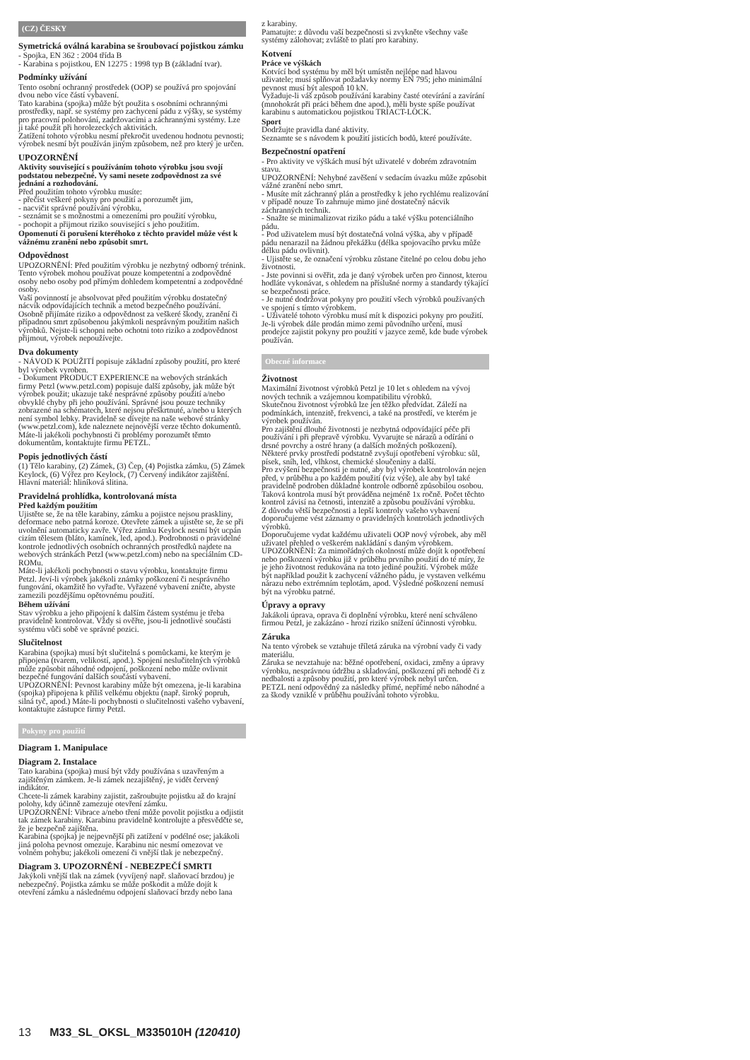(CZ) ČESKY
Symetrická oválná karabina se šroubovací pojistkou zámku
- Spojka, EN 362 : 2004 třída B
- Karabina s pojistkou, EN 12275 : 1998 typ B (základní tvar).
Podmínky užívání
Tento osobní ochranný prostředek (OOP) se používá pro spojování dvou nebo více částí vybavení.
Tato karabina (spojka) může být použita s osobními ochrannými prostředky, např. se systémy pro zachycení pádu z výšky, se systémy pro pracovní polohování, zadržovacími a záchrannými systémy. Lze ji také použít při horolezeckých aktivitách.
Zatížení tohoto výrobku nesmí překročit uvedenou hodnotu pevnosti; výrobek nesmí být používán jiným způsobem, než pro který je určen.
UPOZORNĚNÍ
Aktivity související s používáním tohoto výrobku jsou svojí podstatou nebezpečné. Vy sami nesete zodpovědnost za své jednání a rozhodování.
Před použitím tohoto výrobku musíte:
- přečíst veškeré pokyny pro použití a porozumět jim,
- nacvičit správné používání výrobku,
- seznámit se s možnostmi a omezeními pro použití výrobku,
- pochopit a přijmout riziko související s jeho použitím.
Opomenutí či porušení kteréhoko z těchto pravidel může vést k vážnému zranění nebo způsobit smrt.
Odpovědnost
UPOZORNĚNÍ: Před použitím výrobku je nezbytný odborný trénink. Tento výrobek mohou používat pouze kompetentní a zodpovědné osoby nebo osoby pod přímým dohledem kompetentní a zodpovědné osoby.
Vaší povinností je absolvovat před použitím výrobku dostatečný nácvik odpovídajících technik a metod bezpečného používání.
Osobně přijímáte riziko a odpovědnost za veškeré škody, zranění či případnou smrt způsobenou jakýmkoli nesprávným použitím našich výrobků. Nejste-li schopni nebo ochotni toto riziko a zodpovědnost přijmout, výrobek nepoužívejte.
Dva dokumenty
- NÁVOD K POUŽITÍ popisuje základní způsoby použití, pro které byl výrobek vyroben.
- Dokument PRODUCT EXPERIENCE na webových stránkách firmy Petzl (www.petzl.com) popisuje další způsoby, jak může být výrobek použit; ukazuje také nesprávné způsoby použití a/nebo obvyklé chyby při jeho používání. Správné jsou pouze techniky zobrazené na schématech, které nejsou přeškrtnuté, a/nebo u kterých není symbol lebky. Pravidelně se dívejte na naše webové stránky (www.petzl.com), kde naleznete nejnovější verze těchto dokumentů.
Máte-li jakékoli pochybnosti či problémy porozumět těmto dokumentům, kontaktujte firmu PETZL.
Popis jednotlivých částí
(1) Tělo karabiny, (2) Zámek, (3) Čep, (4) Pojistka zámku, (5) Zámek Keylock, (6) Výřez pro Keylock, (7) Červený indikátor zajištění.
Hlavní materiál: hliníková slitina.
Pravidelná prohlídka, kontrolovaná místa
Před každým použitím
Ujistěte se, že na těle karabiny, zámku a pojistce nejsou praskliny, deformace nebo patrná koroze. Otevřete zámek a ujistěte se, že se při uvolnění automaticky zavře. Výřez zámku Keylock nesmí být ucpán cizím tělesem (bláto, kamínek, led, apod.). Podrobnosti o pravidelné kontrole jednotlivých osobních ochranných prostředků najdete na webových stránkách Petzl (www.petzl.com) nebo na speciálním CD-ROMu.
Máte-li jakékoli pochybnosti o stavu výrobku, kontaktujte firmu Petzl. Jeví-li výrobek jakékoli známky poškození či nesprávného fungování, okamžitě ho vyřaďte. Vyřazené vybavení zničte, abyste zamezili pozdějšímu opětovnému použití.
Během užívání
Stav výrobku a jeho připojení k dalším částem systému je třeba pravidelně kontrolovat. Vždy si ověřte, jsou-li jednotlivé součásti systému vůči sobě ve správné pozici.
Slučitelnost
Karabina (spojka) musí být slučitelná s pomůckami, ke kterým je připojena (tvarem, velikostí, apod.). Spojení neslučitelných výrobků může způsobit náhodné odpojení, poškození nebo může ovlivnit bezpečné fungování dalších součástí vybavení.
UPOZORNĚNÍ: Pevnost karabiny může být omezena, je-li karabina (spojka) připojena k příliš velkému objektu (např. široký popruh, silná tyč, apod.) Máte-li pochybnosti o slučitelnosti vašeho vybavení, kontaktujte zástupce firmy Petzl.
Pokyny pro použití
Diagram 1. Manipulace
Diagram 2. Instalace
Tato karabina (spojka) musí být vždy používána s uzavřeným a zajištěným zámkem. Je-li zámek nezajištěný, je vidět červený indikátor.
Chcete-li zámek karabiny zajistit, zašroubujte pojistku až do krajní polohy, kdy účinně zamezuje otevření zámku.
UPOZORNĚNÍ: Vibrace a/nebo tření může povolit pojistku a odjistit tak zámek karabiny. Karabinu pravidelně kontrolujte a přesvědčte se, že je bezpečně zajištěna.
Karabina (spojka) je nejpevnější při zatížení v podélné ose; jakákoli jiná poloha pevnost omezuje. Karabinu nic nesmí omezovat ve volném pohybu; jakékoli omezení či vnější tlak je nebezpečný.
Diagram 3. UPOZORNĚNÍ - NEBEZPEČÍ SMRTI
Jakýkoli vnější tlak na zámek (vyvíjený např. slaňovací brzdou) je nebezpečný. Pojistka zámku se může poškodit a může dojít k otevření zámku a následnému odpojení slaňovací brzdy nebo lana
z karabiny.
Pamatujte: z důvodu vaší bezpečnosti si zvykněte všechny vaše systémy zálohovat; zvláště to platí pro karabiny.
Kotvení
Práce ve výškách
Kotvící bod systému by měl být umístěn nejlépe nad hlavou uživatele; musí splňovat požadavky normy EN 795; jeho minimální pevnost musí být alespoň 10 kN.
Vyžaduje-li váš způsob používání karabiny časté otevírání a zavírání (mnohokrát při práci během dne apod.), měli byste spíše používat karabinu s automatickou pojistkou TRIACT-LOCK.
Sport
Dodržujte pravidla dané aktivity.
Seznamte se s návodem k použití jisticích bodů, které používáte.
Bezpečnostní opatření
- Pro aktivity ve výškách musí být uživatelé v dobrém zdravotním stavu.
UPOZORNĚNÍ: Nehybné zavěšení v sedacím úvazku může způsobit vážné zranění nebo smrt.
- Musíte mít záchranný plán a prostředky k jeho rychlému realizování v případě nouze To zahrnuje mimo jiné dostatečný nácvik záchranných technik.
- Snažte se minimalizovat riziko pádu a také výšku potenciálního pádu.
- Pod uživatelem musí být dostatečná volná výška, aby v případě pádu nenarazil na žádnou překážku (délka spojovacího prvku může délku pádu ovlivnit).
- Ujistěte se, že označení výrobku zůstane čitelné po celou dobu jeho životnosti.
- Jste povinni si ověřit, zda je daný výrobek určen pro činnost, kterou hodláte vykonávat, s ohledem na příslušné normy a standardy týkající se bezpečnosti práce.
- Je nutné dodržovat pokyny pro použití všech výrobků používaných ve spojení s tímto výrobkem.
- Uživatelé tohoto výrobku musí mít k dispozici pokyny pro použití. Je-li výrobek dále prodán mimo zemi původního určení, musí prodejce zajistit pokyny pro použití v jazyce země, kde bude výrobek používán.
Obecné informace
Životnost
Maximální životnost výrobků Petzl je 10 let s ohledem na vývoj nových technik a vzájemnou kompatibilitu výrobků.
Skutečnou životnost výrobků lze jen těžko předvídat. Záleží na podmínkách, intenzitě, frekvenci, a také na prostředí, ve kterém je výrobek používán.
Pro zajištění dlouhé životnosti je nezbytná odpovídající péče při používání i při přepravě výrobku. Vyvarujte se nárazů a odírání o drsné povrchy a ostré hrany (a dalších možných poškození).
Některé prvky prostředí podstatně zvyšují opotřebení výrobku: sůl, písek, sníh, led, vlhkost, chemické sloučeniny a další.
Pro zvýšení bezpečnosti je nutné, aby byl výrobek kontrolován nejen před, v průběhu a po každém použití (viz výše), ale aby byl také pravidelně podroben důkladné kontrole odborně způsobilou osobou. Taková kontrola musí být prováděna nejméně 1x ročně. Počet těchto kontrol závisí na četnosti, intenzitě a způsobu používání výrobku.
Z důvodu větší bezpečnosti a lepší kontroly vašeho vybavení doporučujeme vést záznamy o pravidelných kontrolách jednotlivých výrobků.
Doporučujeme vydat každému uživateli OOP nový výrobek, aby měl uživatel přehled o veškerém nakládání s daným výrobkem.
UPOZORNĚNÍ: Za mimořádných okolností může dojít k opotřebení nebo poškození výrobku již v průběhu prvního použití do té míry, že je jeho životnost redukována na toto jediné použití. Výrobek může být například použit k zachycení vážného pádu, je vystaven velkému nárazu nebo extrémním teplotám, apod. Výsledné poškození nemusí být na výrobku patrné.
Úpravy a opravy
Jakákoli úprava, oprava či doplnění výrobku, které není schváleno firmou Petzl, je zakázáno - hrozí riziko snížení účinnosti výrobku.
Záruka
Na tento výrobek se vztahuje tříletá záruka na výrobní vady či vady materiálu.
Záruka se nevztahuje na: běžné opotřebení, oxidaci, změny a úpravy výrobku, nesprávnou údržbu a skladování, poškození při nehodě či z nedbalosti a způsoby použití, pro které výrobek nebyl určen.
PETZL není odpovědný za následky přímé, nepřímé nebo náhodné a za škody vzniklé v průběhu používání tohoto výrobku.
13 M33_SL_OKSL_M335010H (120410)